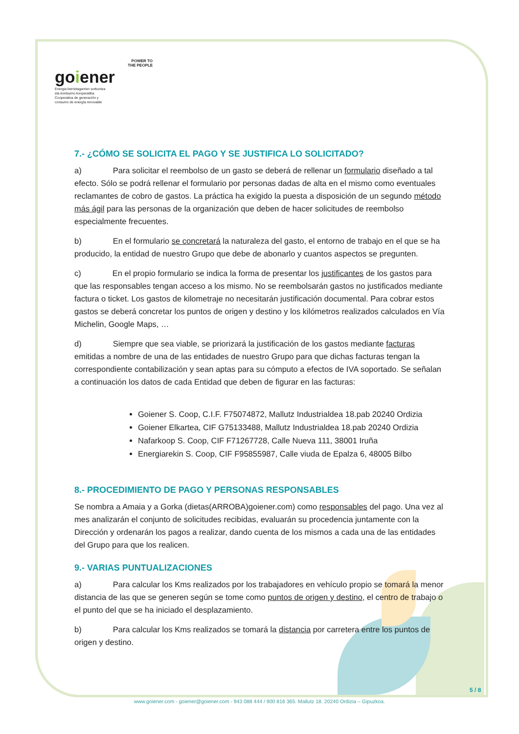POWER TO
THE PEOPLE
goiener
Energia berriztagarrien sorkuntza
eta kontsumo kooperatiba
Cooperativa de generación y
consumo de energía renovable
7.- ¿CÓMO SE SOLICITA EL PAGO Y SE JUSTIFICA LO SOLICITADO?
a) Para solicitar el reembolso de un gasto se deberá de rellenar un formulario diseñado a tal efecto. Sólo se podrá rellenar el formulario por personas dadas de alta en el mismo como eventuales reclamantes de cobro de gastos. La práctica ha exigido la puesta a disposición de un segundo método más ágil para las personas de la organización que deben de hacer solicitudes de reembolso especialmente frecuentes.
b) En el formulario se concretará la naturaleza del gasto, el entorno de trabajo en el que se ha producido, la entidad de nuestro Grupo que debe de abonarlo y cuantos aspectos se pregunten.
c) En el propio formulario se indica la forma de presentar los justificantes de los gastos para que las responsables tengan acceso a los mismo. No se reembolsarán gastos no justificados mediante factura o ticket. Los gastos de kilometraje no necesitarán justificación documental. Para cobrar estos gastos se deberá concretar los puntos de origen y destino y los kilómetros realizados calculados en Vía Michelin, Google Maps, …
d) Siempre que sea viable, se priorizará la justificación de los gastos mediante facturas emitidas a nombre de una de las entidades de nuestro Grupo para que dichas facturas tengan la correspondiente contabilización y sean aptas para su cómputo a efectos de IVA soportado. Se señalan a continuación los datos de cada Entidad que deben de figurar en las facturas:
Goiener S. Coop, C.I.F. F75074872, Mallutz Industrialdea 18.pab 20240 Ordizia
Goiener Elkartea, CIF G75133488, Mallutz Industrialdea 18.pab 20240 Ordizia
Nafarkoop S. Coop, CIF F71267728, Calle Nueva 111, 38001 Iruña
Energiarekin S. Coop, CIF F95855987, Calle viuda de Epalza 6, 48005 Bilbo
8.- PROCEDIMIENTO DE PAGO Y PERSONAS RESPONSABLES
Se nombra a Amaia y a Gorka (dietas(ARROBA)goiener.com) como responsables del pago. Una vez al mes analizarán el conjunto de solicitudes recibidas, evaluarán su procedencia juntamente con la Dirección y ordenarán los pagos a realizar, dando cuenta de los mismos a cada una de las entidades del Grupo para que los realicen.
9.- VARIAS PUNTUALIZACIONES
a) Para calcular los Kms realizados por los trabajadores en vehículo propio se tomará la menor distancia de las que se generen según se tome como puntos de origen y destino, el centro de trabajo o el punto del que se ha iniciado el desplazamiento.
b) Para calcular los Kms realizados se tomará la distancia por carretera entre los puntos de origen y destino.
5 / 8
www.goiener.com - goiener@goiener.com - 943 088 444 / 900 816 365. Mallutz 18. 20240 Ordizia – Gipuzkoa.